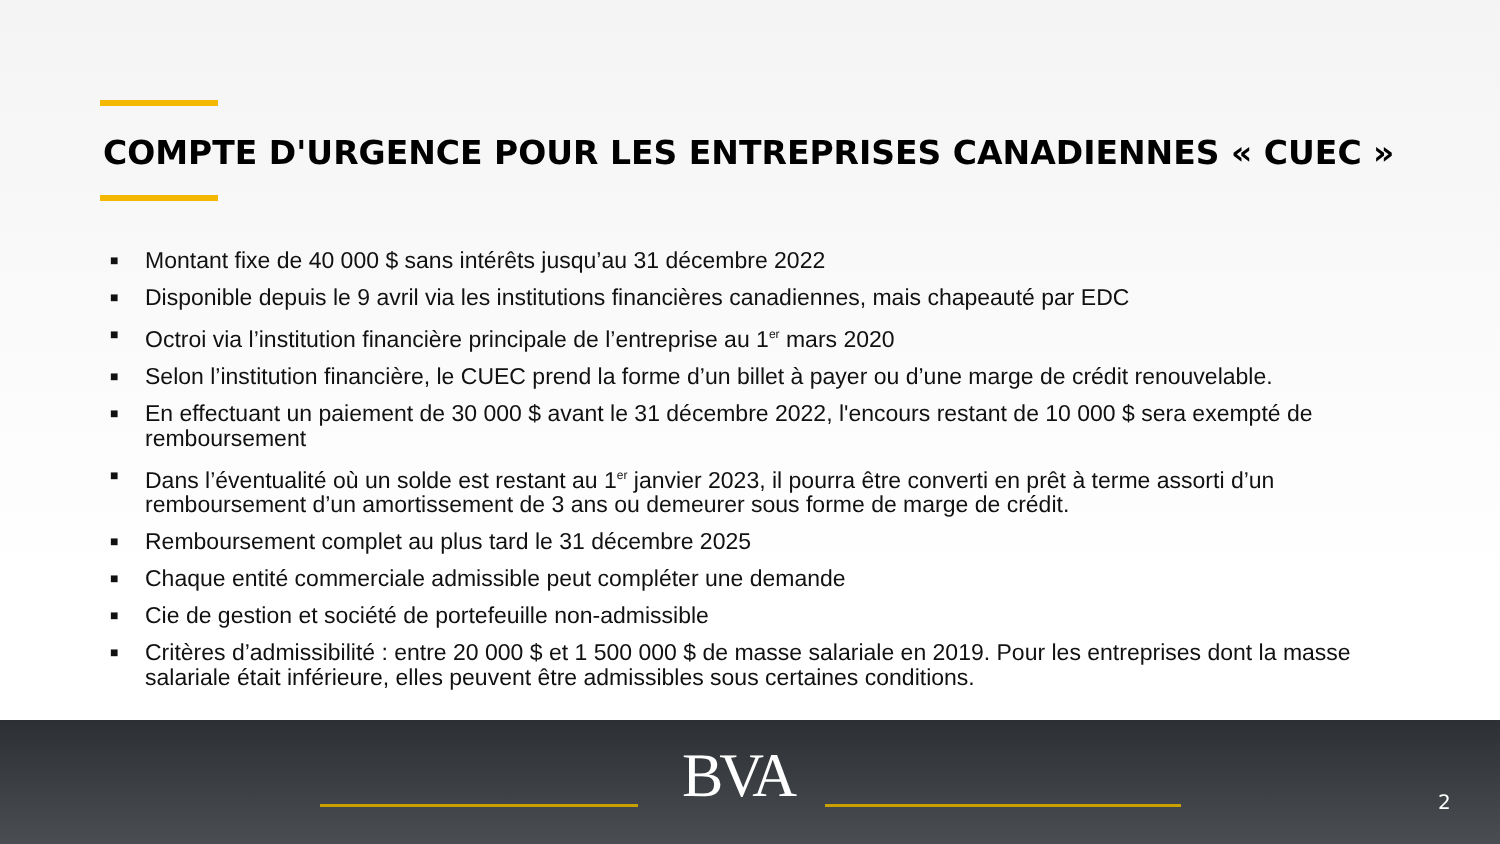COMPTE D'URGENCE POUR LES ENTREPRISES CANADIENNES « CUEC »
■ Montant fixe de 40 000 $ sans intérêts jusqu’au 31 décembre 2022
■ Disponible depuis le 9 avril via les institutions financières canadiennes, mais chapeauté par EDC
■ Octroi via l’institution financière principale de l’entreprise au 1<sup>er</sup> mars 2020
■ Selon l’institution financière, le CUEC prend la forme d’un billet à payer ou d’une marge de crédit renouvelable.
■ En effectuant un paiement de 30 000 $ avant le 31 décembre 2022, l'encours restant de 10 000 $ sera exempté de remboursement
■ Dans l’éventualité où un solde est restant au 1<sup>er</sup> janvier 2023, il pourra être converti en prêt à terme assorti d’un remboursement d’un amortissement de 3 ans ou demeurer sous forme de marge de crédit.
■ Remboursement complet au plus tard le 31 décembre 2025
■ Chaque entité commerciale admissible peut compléter une demande
■ Cie de gestion et société de portefeuille non-admissible
■ Critères d’admissibilité : entre 20 000 $ et 1 500 000 $ de masse salariale en 2019. Pour les entreprises dont la masse salariale était inférieure, elles peuvent être admissibles sous certaines conditions.
BVA 2